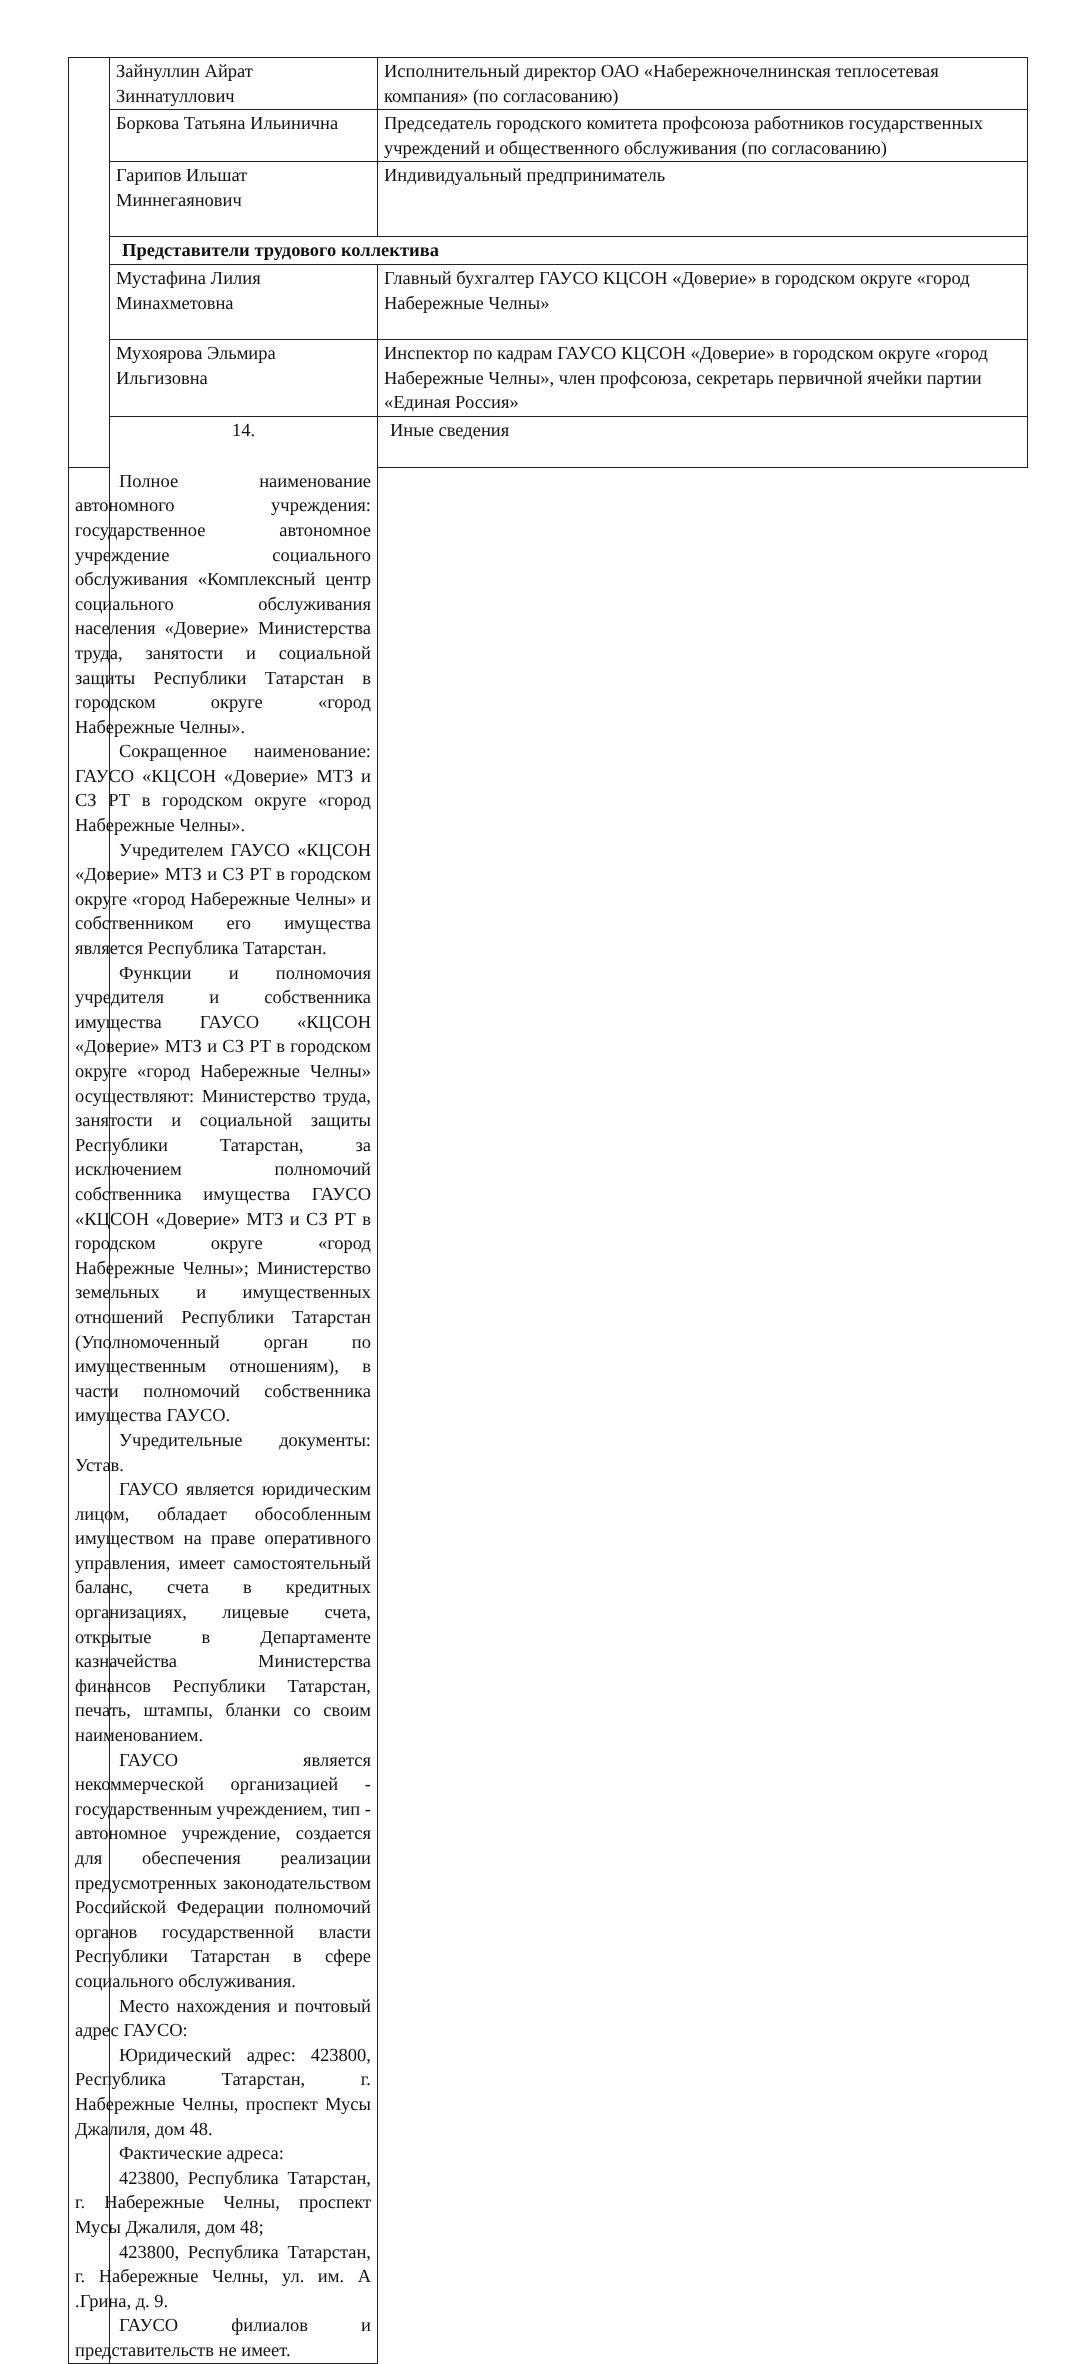| | Зайнуллин Айрат Зиннатуллович | Исполнительный директор ОАО «Набережночелнинская теплосетевая компания» (по согласованию) |
| | Боркова Татьяна Ильинична | Председатель городского комитета профсоюза работников государственных учреждений и общественного обслуживания (по согласованию) |
| | Гарипов Ильшат Миннегаянович | Индивидуальный предприниматель |
| | Представители трудового коллектива | |
| | Мустафина Лилия Минахметовна | Главный бухгалтер ГАУСО КЦСОН «Доверие» в городском округе «город Набережные Челны» |
| | Мухоярова Эльмира Ильгизовна | Инспектор по кадрам ГАУСО КЦСОН «Доверие» в городском округе «город Набережные Челны», член профсоюза, секретарь первичной ячейки партии «Единая Россия» |
| | 14. | Иные сведения |
| Полное наименование автономного учреждения: государственное автономное учреждение социального обслуживания «Комплексный центр социального обслуживания населения «Доверие» Министерства труда, занятости и социальной защиты Республики Татарстан в городском округе «город Набережные Челны». Сокращенное наименование: ГАУСО «КЦСОН «Доверие» МТЗ и СЗ РТ в городском округе «город Набережные Челны». Учредителем ГАУСО «КЦСОН «Доверие» МТЗ и СЗ РТ в городском округе «город Набережные Челны» и собственником его имущества является Республика Татарстан. Функции и полномочия учредителя и собственника имущества ГАУСО «КЦСОН «Доверие» МТЗ и СЗ РТ в городском округе «город Набережные Челны» осуществляют: Министерство труда, занятости и социальной защиты Республики Татарстан, за исключением полномочий собственника имущества ГАУСО «КЦСОН «Доверие» МТЗ и СЗ РТ в городском округе «город Набережные Челны»; Министерство земельных и имущественных отношений Республики Татарстан (Уполномоченный орган по имущественным отношениям), в части полномочий собственника имущества ГАУСО. Учредительные документы: Устав. ГАУСО является юридическим лицом, обладает обособленным имуществом на праве оперативного управления, имеет самостоятельный баланс, счета в кредитных организациях, лицевые счета, открытые в Департаменте казначейства Министерства финансов Республики Татарстан, печать, штампы, бланки со своим наименованием. ГАУСО является некоммерческой организацией - государственным учреждением, тип - автономное учреждение, создается для обеспечения реализации предусмотренных законодательством Российской Федерации полномочий органов государственной власти Республики Татарстан в сфере социального обслуживания. Место нахождения и почтовый адрес ГАУСО: Юридический адрес: 423800, Республика Татарстан, г. Набережные Челны, проспект Мусы Джалиля, дом 48. Фактические адреса: 423800, Республика Татарстан, г. Набережные Челны, проспект Мусы Джалиля, дом 48; 423800, Республика Татарстан, г. Набережные Челны, ул. им. А .Грина, д. 9. ГАУСО филиалов и представительств не имеет. | | |